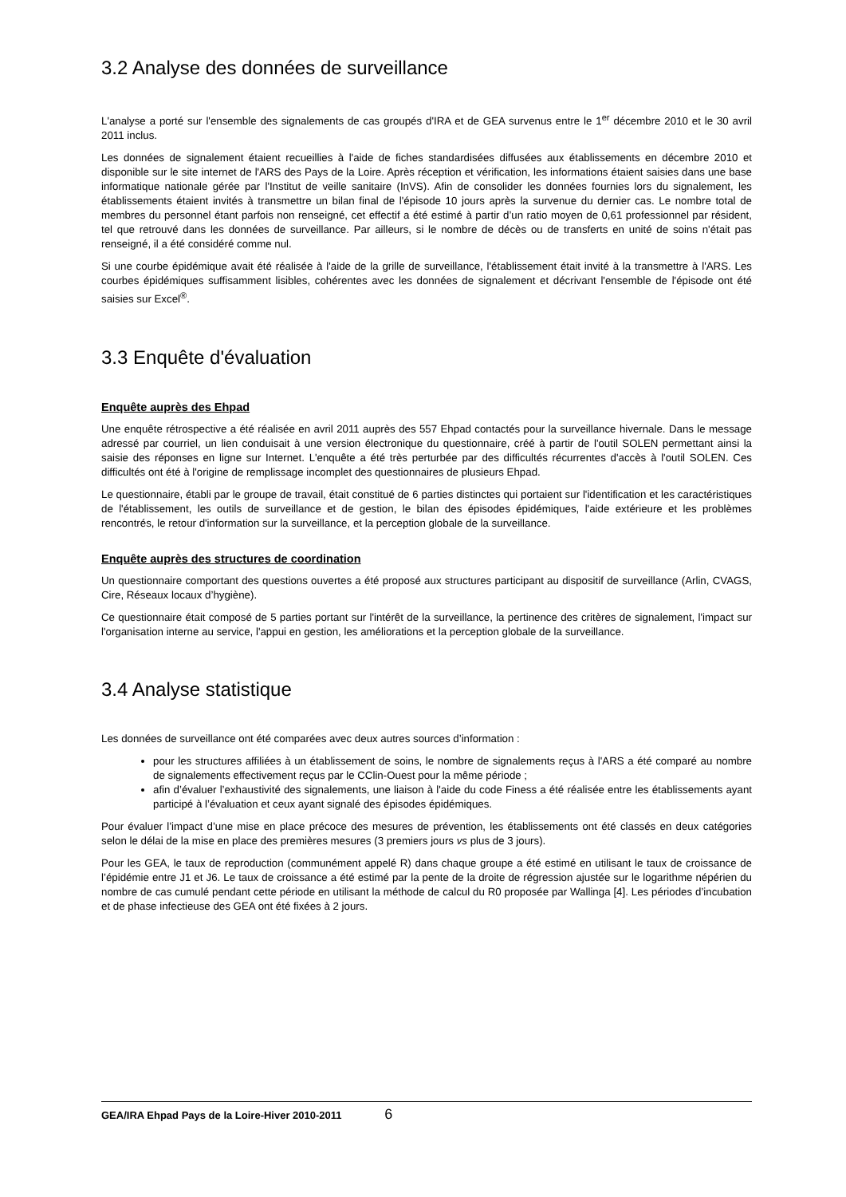3.2 Analyse des données de surveillance
L'analyse a porté sur l'ensemble des signalements de cas groupés d'IRA et de GEA survenus entre le 1<sup>er</sup> décembre 2010 et le 30 avril 2011 inclus.
Les données de signalement étaient recueillies à l'aide de fiches standardisées diffusées aux établissements en décembre 2010 et disponible sur le site internet de l'ARS des Pays de la Loire. Après réception et vérification, les informations étaient saisies dans une base informatique nationale gérée par l'Institut de veille sanitaire (InVS). Afin de consolider les données fournies lors du signalement, les établissements étaient invités à transmettre un bilan final de l'épisode 10 jours après la survenue du dernier cas. Le nombre total de membres du personnel étant parfois non renseigné, cet effectif a été estimé à partir d’un ratio moyen de 0,61 professionnel par résident, tel que retrouvé dans les données de surveillance. Par ailleurs, si le nombre de décès ou de transferts en unité de soins n'était pas renseigné, il a été considéré comme nul.
Si une courbe épidémique avait été réalisée à l'aide de la grille de surveillance, l'établissement était invité à la transmettre à l'ARS. Les courbes épidémiques suffisamment lisibles, cohérentes avec les données de signalement et décrivant l'ensemble de l'épisode ont été saisies sur Excel<sup>®</sup>.
3.3 Enquête d'évaluation
Enquête auprès des Ehpad
Une enquête rétrospective a été réalisée en avril 2011 auprès des 557 Ehpad contactés pour la surveillance hivernale. Dans le message adressé par courriel, un lien conduisait à une version électronique du questionnaire, créé à partir de l'outil SOLEN permettant ainsi la saisie des réponses en ligne sur Internet. L'enquête a été très perturbée par des difficultés récurrentes d'accès à l'outil SOLEN. Ces difficultés ont été à l'origine de remplissage incomplet des questionnaires de plusieurs Ehpad.
Le questionnaire, établi par le groupe de travail, était constitué de 6 parties distinctes qui portaient sur l'identification et les caractéristiques de l'établissement, les outils de surveillance et de gestion, le bilan des épisodes épidémiques, l'aide extérieure et les problèmes rencontrés, le retour d'information sur la surveillance, et la perception globale de la surveillance.
Enquête auprès des structures de coordination
Un questionnaire comportant des questions ouvertes a été proposé aux structures participant au dispositif de surveillance (Arlin, CVAGS, Cire, Réseaux locaux d’hygiène).
Ce questionnaire était composé de 5 parties portant sur l'intérêt de la surveillance, la pertinence des critères de signalement, l'impact sur l'organisation interne au service, l'appui en gestion, les améliorations et la perception globale de la surveillance.
3.4 Analyse statistique
Les données de surveillance ont été comparées avec deux autres sources d’information :
pour les structures affiliées à un établissement de soins, le nombre de signalements reçus à l'ARS a été comparé au nombre de signalements effectivement reçus par le CClin-Ouest pour la même période ;
afin d’évaluer l’exhaustivité des signalements, une liaison à l'aide du code Finess a été réalisée entre les établissements ayant participé à l’évaluation et ceux ayant signalé des épisodes épidémiques.
Pour évaluer l’impact d’une mise en place précoce des mesures de prévention, les établissements ont été classés en deux catégories selon le délai de la mise en place des premières mesures (3 premiers jours vs plus de 3 jours).
Pour les GEA, le taux de reproduction (communément appelé R) dans chaque groupe a été estimé en utilisant le taux de croissance de l’épidémie entre J1 et J6. Le taux de croissance a été estimé par la pente de la droite de régression ajustée sur le logarithme népérien du nombre de cas cumulé pendant cette période en utilisant la méthode de calcul du R0 proposée par Wallinga [4]. Les périodes d’incubation et de phase infectieuse des GEA ont été fixées à 2 jours.
GEA/IRA Ehpad Pays de la Loire-Hiver 2010-2011 6